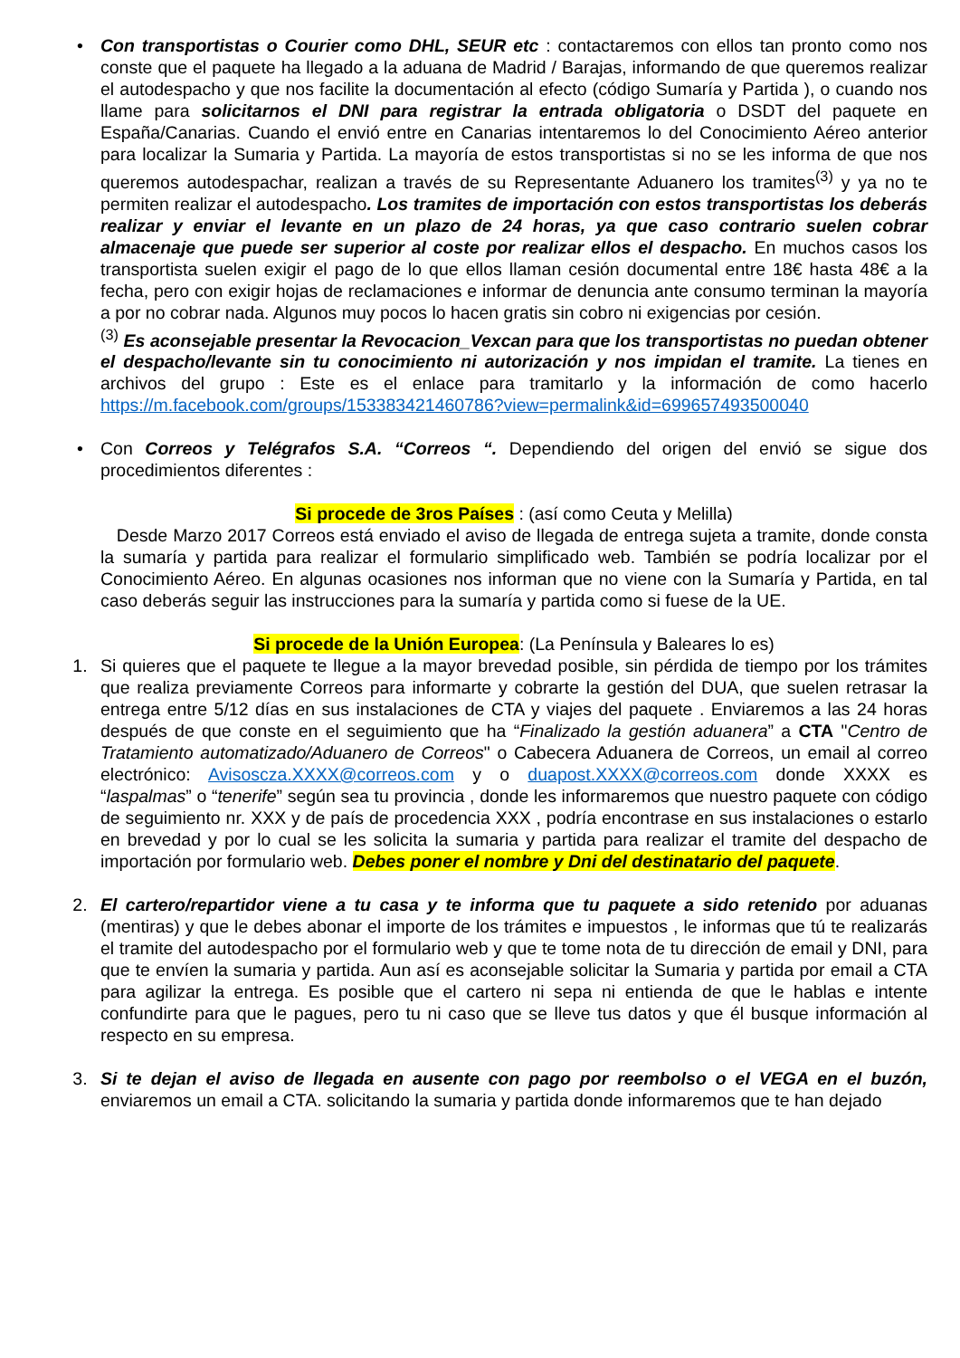• Con transportistas o Courier como DHL, SEUR etc : contactaremos con ellos tan pronto como nos conste que el paquete ha llegado a la aduana de Madrid / Barajas, informando de que queremos realizar el autodespacho y que nos facilite la documentación al efecto (código Sumaría y Partida ), o cuando nos llame para solicitarnos el DNI para registrar la entrada obligatoria o DSDT del paquete en España/Canarias. Cuando el envió entre en Canarias intentaremos lo del Conocimiento Aéreo anterior para localizar la Sumaria y Partida. La mayoría de estos transportistas si no se les informa de que nos queremos autodespachar, realizan a través de su Representante Aduanero los tramites<sup>(3)</sup> y ya no te permiten realizar el autodespacho. Los tramites de importación con estos transportistas los deberás realizar y enviar el levante en un plazo de 24 horas, ya que caso contrario suelen cobrar almacenaje que puede ser superior al coste por realizar ellos el despacho. En muchos casos los transportista suelen exigir el pago de lo que ellos llaman cesión documental entre 18€ hasta 48€ a la fecha, pero con exigir hojas de reclamaciones e informar de denuncia ante consumo terminan la mayoría a por no cobrar nada. Algunos muy pocos lo hacen gratis sin cobro ni exigencias por cesión.
<sup>(3)</sup> Es aconsejable presentar la Revocacion_Vexcan para que los transportistas no puedan obtener el despacho/levante sin tu conocimiento ni autorización y nos impidan el tramite. La tienes en archivos del grupo : Este es el enlace para tramitarlo y la información de como hacerlo https://m.facebook.com/groups/153383421460786?view=permalink&id=699657493500040
• Con Correos y Telégrafos S.A. “Correos “. Dependiendo del origen del envió se sigue dos procedimientos diferentes :
Si procede de 3ros Países : (así como Ceuta y Melilla)
Desde Marzo 2017 Correos está enviado el aviso de llegada de entrega sujeta a tramite, donde consta la sumaría y partida para realizar el formulario simplificado web. También se podría localizar por el Conocimiento Aéreo. En algunas ocasiones nos informan que no viene con la Sumaría y Partida, en tal caso deberás seguir las instrucciones para la sumaría y partida como si fuese de la UE.
Si procede de la Unión Europea: (La Península y Baleares lo es)
1. Si quieres que el paquete te llegue a la mayor brevedad posible, sin pérdida de tiempo por los trámites que realiza previamente Correos para informarte y cobrarte la gestión del DUA, que suelen retrasar la entrega entre 5/12 días en sus instalaciones de CTA y viajes del paquete . Enviaremos a las 24 horas después de que conste en el seguimiento que ha “Finalizado la gestión aduanera” a CTA "Centro de Tratamiento automatizado/Aduanero de Correos" o Cabecera Aduanera de Correos, un email al correo electrónico: Avisoscza.XXXX@correos.com y o duapost.XXXX@correos.com donde XXXX es “laspalmas” o “tenerife” según sea tu provincia , donde les informaremos que nuestro paquete con código de seguimiento nr. XXX y de país de procedencia XXX , podría encontrase en sus instalaciones o estarlo en brevedad y por lo cual se les solicita la sumaria y partida para realizar el tramite del despacho de importación por formulario web. Debes poner el nombre y Dni del destinatario del paquete.
2. El cartero/repartidor viene a tu casa y te informa que tu paquete a sido retenido por aduanas (mentiras) y que le debes abonar el importe de los trámites e impuestos , le informas que tú te realizarás el tramite del autodespacho por el formulario web y que te tome nota de tu dirección de email y DNI, para que te envíen la sumaria y partida. Aun así es aconsejable solicitar la Sumaria y partida por email a CTA para agilizar la entrega. Es posible que el cartero ni sepa ni entienda de que le hablas e intente confundirte para que le pagues, pero tu ni caso que se lleve tus datos y que él busque información al respecto en su empresa.
3. Si te dejan el aviso de llegada en ausente con pago por reembolso o el VEGA en el buzón, enviaremos un email a CTA. solicitando la sumaria y partida donde informaremos que te han dejado